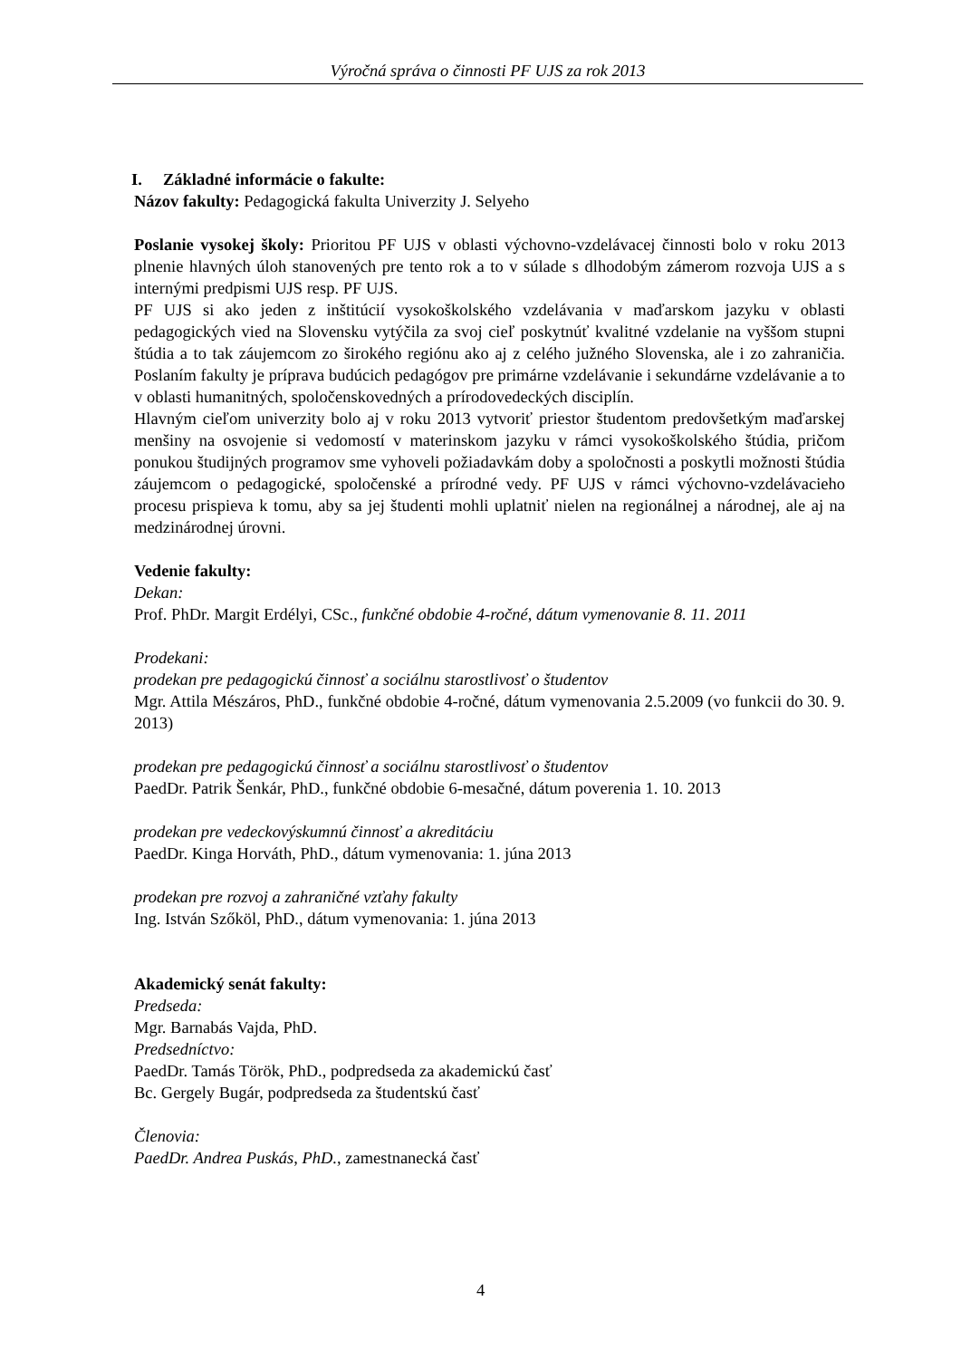Výročná správa o činnosti PF UJS za rok 2013
I. Základné informácie o fakulte:
Názov fakulty: Pedagogická fakulta Univerzity J. Selyeho
Poslanie vysokej školy: Prioritou PF UJS v oblasti výchovno-vzdelávacej činnosti bolo v roku 2013 plnenie hlavných úloh stanovených pre tento rok a to v súlade s dlhodobým zámerom rozvoja UJS a s internými predpismi UJS resp. PF UJS.
PF UJS si ako jeden z inštitúcií vysokoškolského vzdelávania v maďarskom jazyku v oblasti pedagogických vied na Slovensku vytýčila za svoj cieľ poskytnúť kvalitné vzdelanie na vyššom stupni štúdia a to tak záujemcom zo širokého regiónu ako aj z celého južného Slovenska, ale i zo zahraničia. Poslaním fakulty je príprava budúcich pedagógov pre primárne vzdelávanie i sekundárne vzdelávanie a to v oblasti humanitných, spoločenskovedných a prírodovedeckých disciplín.
Hlavným cieľom univerzity bolo aj v roku 2013 vytvoriť priestor študentom predovšetkým maďarskej menšiny na osvojenie si vedomostí v materinskom jazyku v rámci vysokoškolského štúdia, pričom ponukou študijných programov sme vyhoveli požiadavkám doby a spoločnosti a poskytli možnosti štúdia záujemcom o pedagogické, spoločenské a prírodné vedy. PF UJS v rámci výchovno-vzdelávacieho procesu prispieva k tomu, aby sa jej študenti mohli uplatniť nielen na regionálnej a národnej, ale aj na medzinárodnej úrovni.
Vedenie fakulty:
Dekan:
Prof. PhDr. Margit Erdélyi, CSc., funkčné obdobie 4-ročné, dátum vymenovanie 8. 11. 2011
Prodekani:
prodekan pre pedagogickú činnosť a sociálnu starostlivosť o študentov
Mgr. Attila Mészáros, PhD., funkčné obdobie 4-ročné, dátum vymenovania 2.5.2009 (vo funkcii do 30. 9. 2013)
prodekan pre pedagogickú činnosť a sociálnu starostlivosť o študentov
PaedDr. Patrik Šenkár, PhD., funkčné obdobie 6-mesačné, dátum poverenia 1. 10. 2013
prodekan pre vedeckovýskumnú činnosť a akreditáciu
PaedDr. Kinga Horváth, PhD., dátum vymenovania: 1. júna 2013
prodekan pre rozvoj a zahraničné vzťahy fakulty
Ing. István Szőköl, PhD., dátum vymenovania: 1. júna 2013
Akademický senát fakulty:
Predseda:
Mgr. Barnabás Vajda, PhD.
Predsedníctvo:
PaedDr. Tamás Török, PhD., podpredseda za akademickú časť
Bc. Gergely Bugár, podpredseda za študentskú časť
Členovia:
PaedDr. Andrea Puskás, PhD., zamestnanecká časť
4